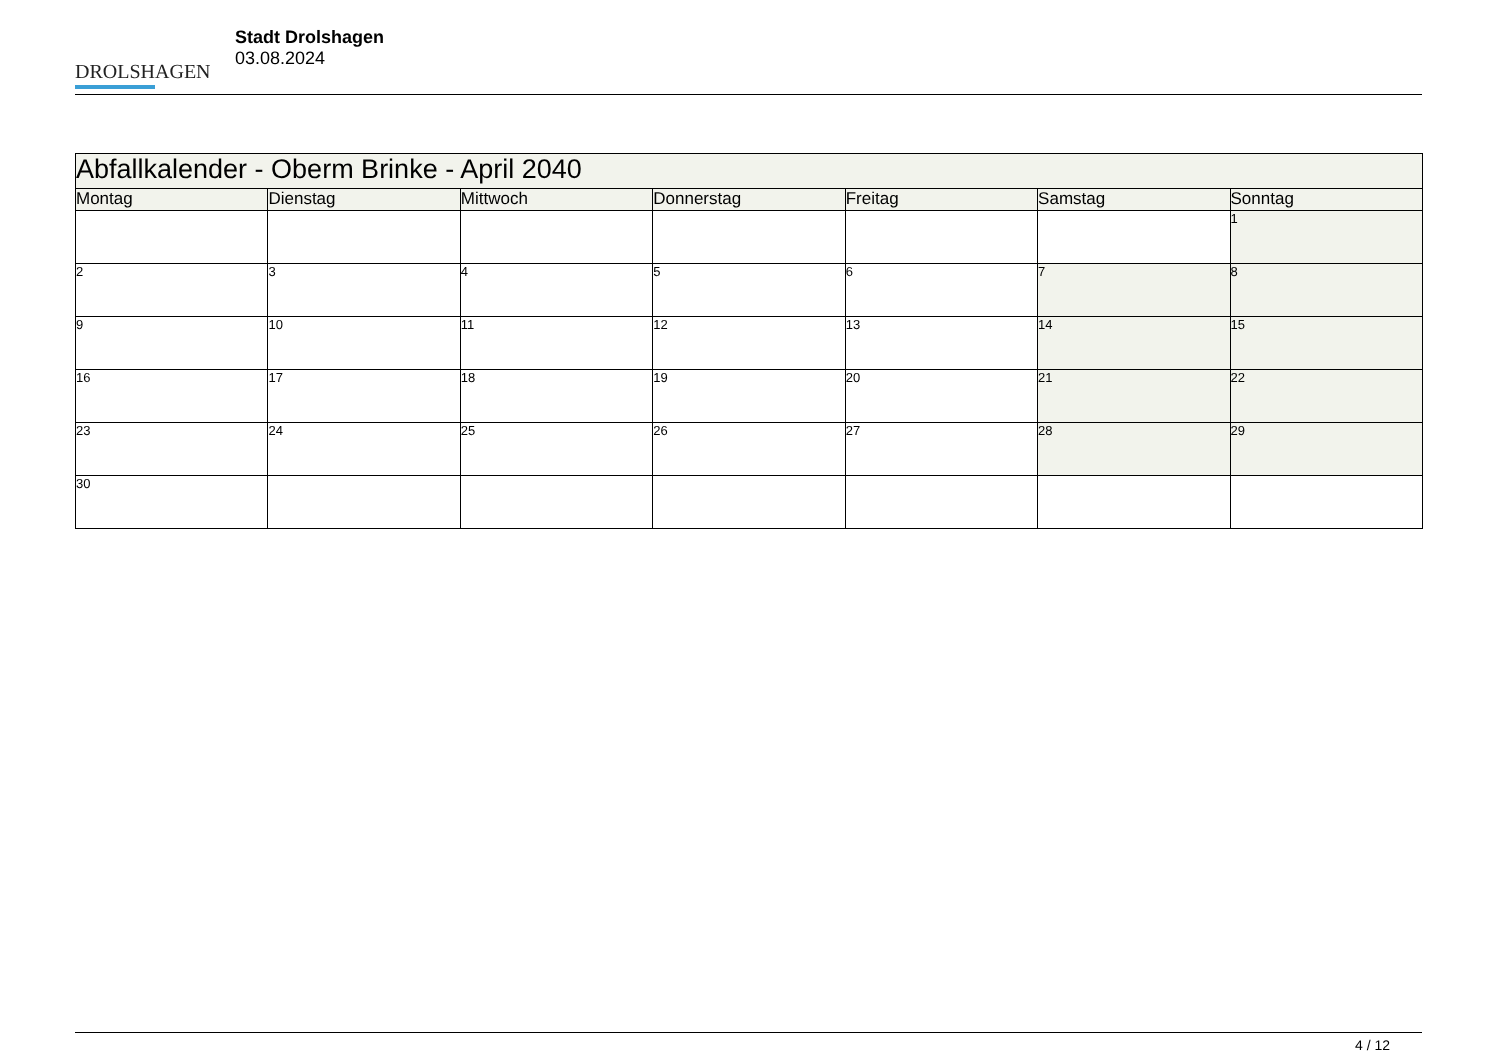DROLSHAGEN
Stadt Drolshagen
03.08.2024
| Abfallkalender - Oberm Brinke - April 2040 | | | | | | |
| --- | --- | --- | --- | --- | --- | --- |
| Montag | Dienstag | Mittwoch | Donnerstag | Freitag | Samstag | Sonntag |
| | | | | | | 1 |
| 2 | 3 | 4 | 5 | 6 | 7 | 8 |
| 9 | 10 | 11 | 12 | 13 | 14 | 15 |
| 16 | 17 | 18 | 19 | 20 | 21 | 22 |
| 23 | 24 | 25 | 26 | 27 | 28 | 29 |
| 30 | | | | | | |
4 / 12